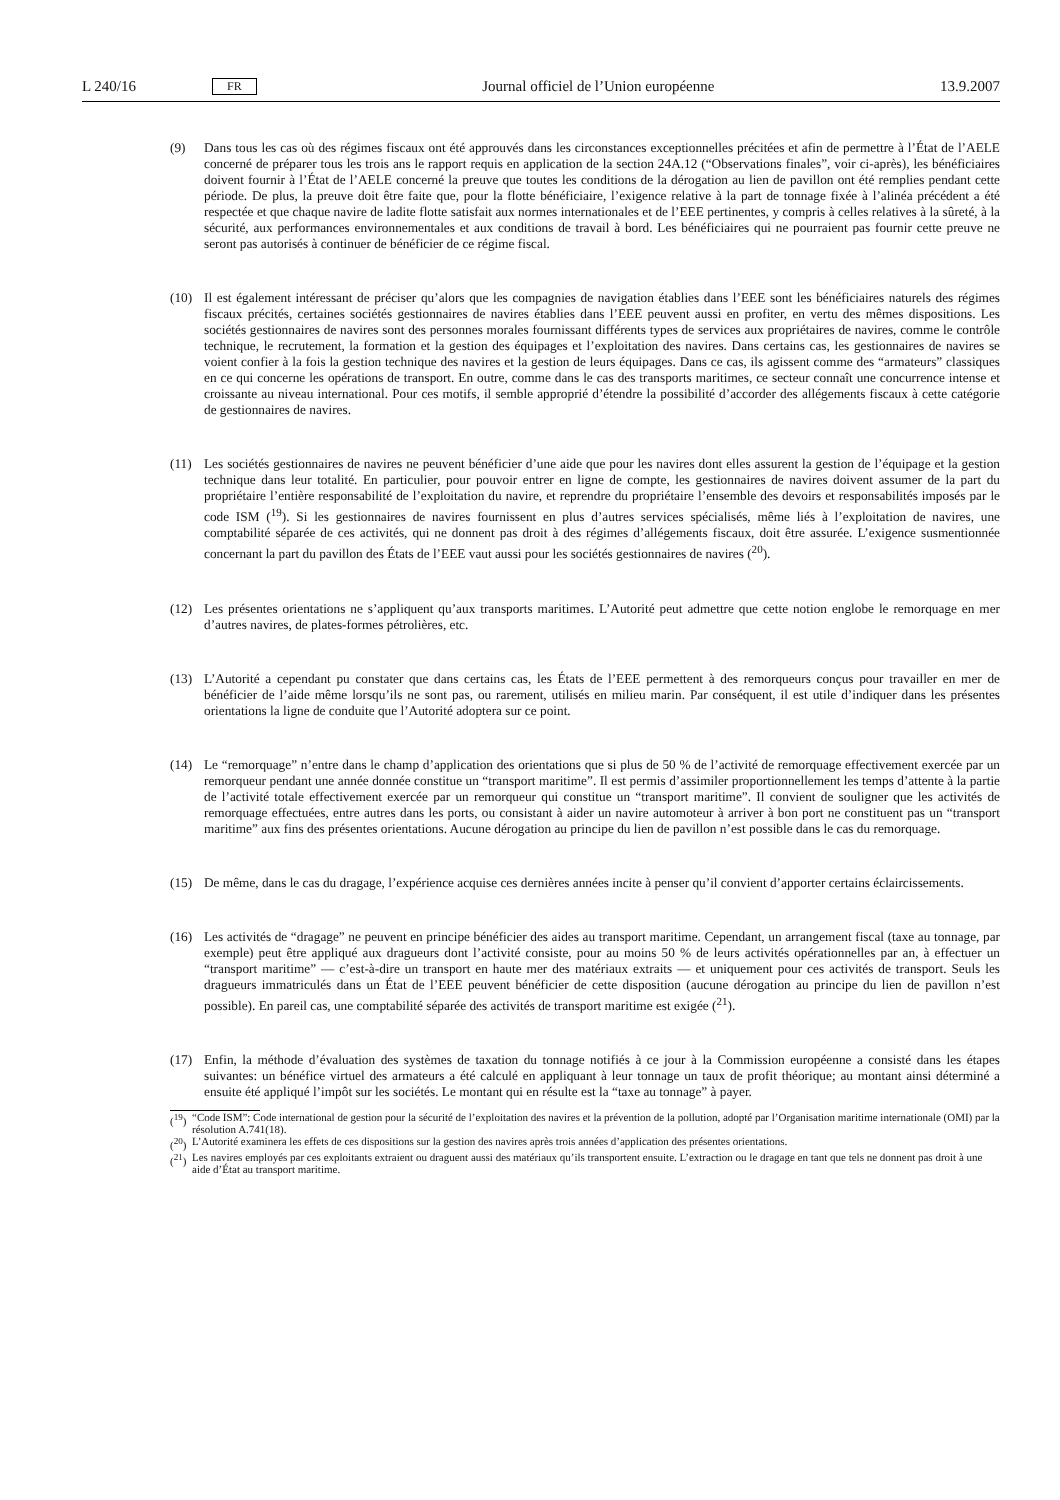L 240/16 FR Journal officiel de l’Union européenne 13.9.2007
(9) Dans tous les cas où des régimes fiscaux ont été approuvés dans les circonstances exceptionnelles précitées et afin de permettre à l’État de l’AELE concerné de préparer tous les trois ans le rapport requis en application de la section 24A.12 (“Observations finales”, voir ci-après), les bénéficiaires doivent fournir à l’État de l’AELE concerné la preuve que toutes les conditions de la dérogation au lien de pavillon ont été remplies pendant cette période. De plus, la preuve doit être faite que, pour la flotte bénéficiaire, l’exigence relative à la part de tonnage fixée à l’alinéa précédent a été respectée et que chaque navire de ladite flotte satisfait aux normes internationales et de l’EEE pertinentes, y compris à celles relatives à la sûreté, à la sécurité, aux performances environnementales et aux conditions de travail à bord. Les bénéficiaires qui ne pourraient pas fournir cette preuve ne seront pas autorisés à continuer de bénéficier de ce régime fiscal.
(10) Il est également intéressant de préciser qu’alors que les compagnies de navigation établies dans l’EEE sont les bénéficiaires naturels des régimes fiscaux précités, certaines sociétés gestionnaires de navires établies dans l’EEE peuvent aussi en profiter, en vertu des mêmes dispositions. Les sociétés gestionnaires de navires sont des personnes morales fournissant différents types de services aux propriétaires de navires, comme le contrôle technique, le recrutement, la formation et la gestion des équipages et l’exploitation des navires. Dans certains cas, les gestionnaires de navires se voient confier à la fois la gestion technique des navires et la gestion de leurs équipages. Dans ce cas, ils agissent comme des “armateurs” classiques en ce qui concerne les opérations de transport. En outre, comme dans le cas des transports maritimes, ce secteur connaît une concurrence intense et croissante au niveau international. Pour ces motifs, il semble approprié d’étendre la possibilité d’accorder des allégements fiscaux à cette catégorie de gestionnaires de navires.
(11) Les sociétés gestionnaires de navires ne peuvent bénéficier d’une aide que pour les navires dont elles assurent la gestion de l’équipage et la gestion technique dans leur totalité. En particulier, pour pouvoir entrer en ligne de compte, les gestionnaires de navires doivent assumer de la part du propriétaire l’entière responsabilité de l’exploitation du navire, et reprendre du propriétaire l’ensemble des devoirs et responsabilités imposés par le code ISM (<sup>19</sup>). Si les gestionnaires de navires fournissent en plus d’autres services spécialisés, même liés à l’exploitation de navires, une comptabilité séparée de ces activités, qui ne donnent pas droit à des régimes d’allégements fiscaux, doit être assurée. L’exigence susmentionnée concernant la part du pavillon des États de l’EEE vaut aussi pour les sociétés gestionnaires de navires (<sup>20</sup>).
(12) Les présentes orientations ne s’appliquent qu’aux transports maritimes. L’Autorité peut admettre que cette notion englobe le remorquage en mer d’autres navires, de plates-formes pétrolières, etc.
(13) L’Autorité a cependant pu constater que dans certains cas, les États de l’EEE permettent à des remorqueurs conçus pour travailler en mer de bénéficier de l’aide même lorsqu’ils ne sont pas, ou rarement, utilisés en milieu marin. Par conséquent, il est utile d’indiquer dans les présentes orientations la ligne de conduite que l’Autorité adoptera sur ce point.
(14) Le “remorquage” n’entre dans le champ d’application des orientations que si plus de 50 % de l’activité de remorquage effectivement exercée par un remorqueur pendant une année donnée constitue un “transport maritime”. Il est permis d’assimiler proportionnellement les temps d’attente à la partie de l’activité totale effectivement exercée par un remorqueur qui constitue un “transport maritime”. Il convient de souligner que les activités de remorquage effectuées, entre autres dans les ports, ou consistant à aider un navire automoteur à arriver à bon port ne constituent pas un “transport maritime” aux fins des présentes orientations. Aucune dérogation au principe du lien de pavillon n’est possible dans le cas du remorquage.
(15) De même, dans le cas du dragage, l’expérience acquise ces dernières années incite à penser qu’il convient d’apporter certains éclaircissements.
(16) Les activités de “dragage” ne peuvent en principe bénéficier des aides au transport maritime. Cependant, un arrangement fiscal (taxe au tonnage, par exemple) peut être appliqué aux dragueurs dont l’activité consiste, pour au moins 50 % de leurs activités opérationnelles par an, à effectuer un “transport maritime” — c’est-à-dire un transport en haute mer des matériaux extraits — et uniquement pour ces activités de transport. Seuls les dragueurs immatriculés dans un État de l’EEE peuvent bénéficier de cette disposition (aucune dérogation au principe du lien de pavillon n’est possible). En pareil cas, une comptabilité séparée des activités de transport maritime est exigée (<sup>21</sup>).
(17) Enfin, la méthode d’évaluation des systèmes de taxation du tonnage notifiés à ce jour à la Commission européenne a consisté dans les étapes suivantes: un bénéfice virtuel des armateurs a été calculé en appliquant à leur tonnage un taux de profit théorique; au montant ainsi déterminé a ensuite été appliqué l’impôt sur les sociétés. Le montant qui en résulte est la “taxe au tonnage” à payer.
(<sup>19</sup>)
“Code ISM”: Code international de gestion pour la sécurité de l’exploitation des navires et la prévention de la pollution, adopté par l’Organisation maritime internationale (OMI) par la résolution A.741(18).
(<sup>20</sup>)
L’Autorité examinera les effets de ces dispositions sur la gestion des navires après trois années d’application des présentes orientations.
(<sup>21</sup>)
Les navires employés par ces exploitants extraient ou draguent aussi des matériaux qu’ils transportent ensuite. L’extraction ou le dragage en tant que tels ne donnent pas droit à une aide d’État au transport maritime.